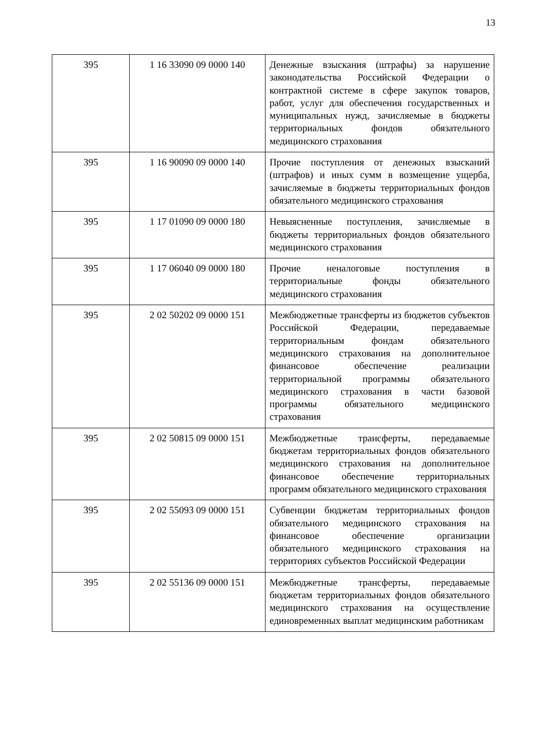13
| 395 | 1 16 33090 09 0000 140 | Денежные взыскания (штрафы) за нарушение законодательства Российской Федерации о контрактной системе в сфере закупок товаров, работ, услуг для обеспечения государственных и муниципальных нужд, зачисляемые в бюджеты территориальных фондов обязательного медицинского страхования |
| 395 | 1 16 90090 09 0000 140 | Прочие поступления от денежных взысканий (штрафов) и иных сумм в возмещение ущерба, зачисляемые в бюджеты территориальных фондов обязательного медицинского страхования |
| 395 | 1 17 01090 09 0000 180 | Невыясненные поступления, зачисляемые в бюджеты территориальных фондов обязательного медицинского страхования |
| 395 | 1 17 06040 09 0000 180 | Прочие неналоговые поступления в территориальные фонды обязательного медицинского страхования |
| 395 | 2 02 50202 09 0000 151 | Межбюджетные трансферты из бюджетов субъектов Российской Федерации, передаваемые территориальным фондам обязательного медицинского страхования на дополнительное финансовое обеспечение реализации территориальной программы обязательного медицинского страхования в части базовой программы обязательного медицинского страхования |
| 395 | 2 02 50815 09 0000 151 | Межбюджетные трансферты, передаваемые бюджетам территориальных фондов обязательного медицинского страхования на дополнительное финансовое обеспечение территориальных программ обязательного медицинского страхования |
| 395 | 2 02 55093 09 0000 151 | Субвенции бюджетам территориальных фондов обязательного медицинского страхования на финансовое обеспечение организации обязательного медицинского страхования на территориях субъектов Российской Федерации |
| 395 | 2 02 55136 09 0000 151 | Межбюджетные трансферты, передаваемые бюджетам территориальных фондов обязательного медицинского страхования на осуществление единовременных выплат медицинским работникам |